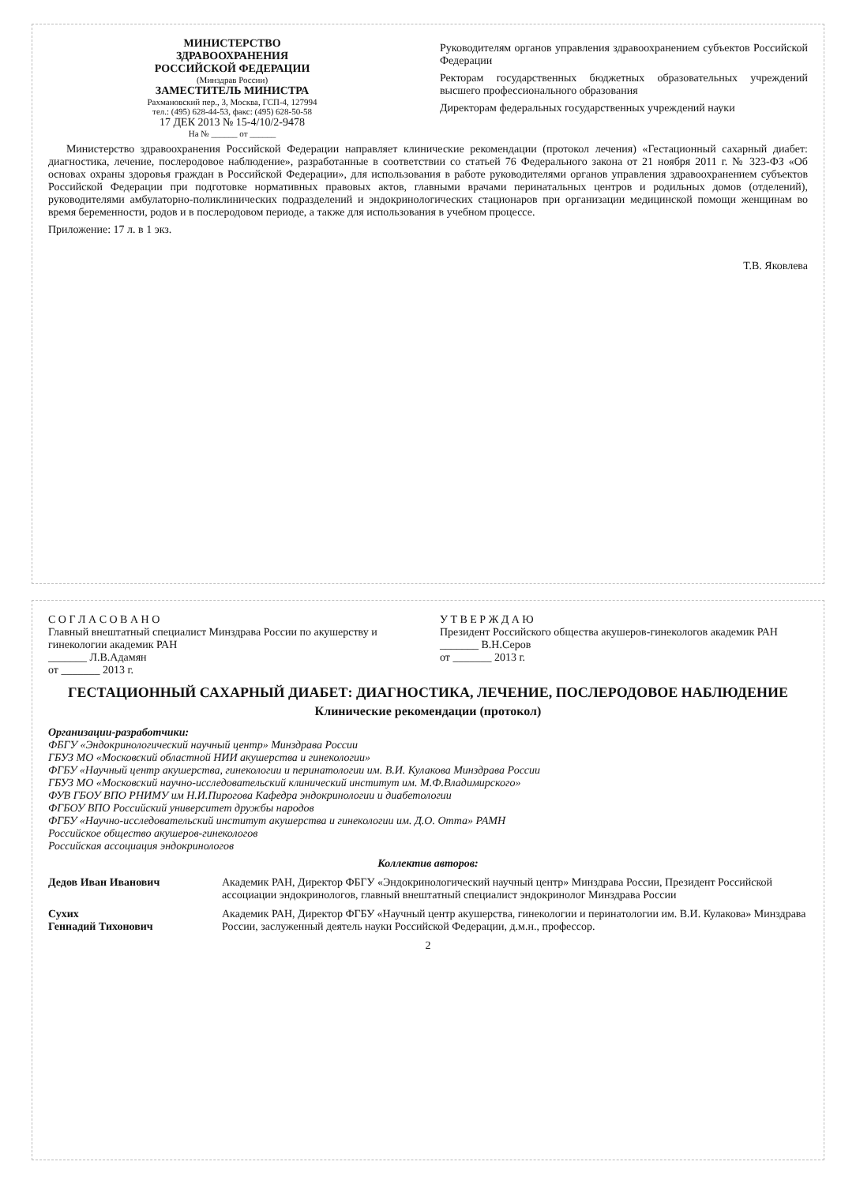МИНИСТЕРСТВО
ЗДРАВООХРАНЕНИЯ
РОССИЙСКОЙ ФЕДЕРАЦИИ
(Минздрав России)
ЗАМЕСТИТЕЛЬ МИНИСТРА
Рахмановский пер., 3, Москва, ГСП-4, 127994
тел.: (495) 628-44-53, факс: (495) 628-50-58
17 ДЕК 2013 № 15-4/10/2-9478
На № ______ от ______
Руководителям органов управления здравоохранением субъектов Российской Федерации
Ректорам государственных бюджетных образовательных учреждений высшего профессионального образования
Директорам федеральных государственных учреждений науки
Министерство здравоохранения Российской Федерации направляет клинические рекомендации (протокол лечения) «Гестационный сахарный диабет: диагностика, лечение, послеродовое наблюдение», разработанные в соответствии со статьей 76 Федерального закона от 21 ноября 2011 г. № 323-ФЗ «Об основах охраны здоровья граждан в Российской Федерации», для использования в работе руководителями органов управления здравоохранением субъектов Российской Федерации при подготовке нормативных правовых актов, главными врачами перинатальных центров и родильных домов (отделений), руководителями амбулаторно-поликлинических подразделений и эндокринологических стационаров при организации медицинской помощи женщинам во время беременности, родов и в послеродовом периоде, а также для использования в учебном процессе.
Приложение: 17 л. в 1 экз.
Т.В. Яковлева
С О Г Л А С О В А Н О
Главный внештатный специалист Минздрава России по акушерству и гинекологии академик РАН
_______ Л.В.Адамян
от _______ 2013 г.
У Т В Е Р Ж Д А Ю
Президент Российского общества акушеров-гинекологов академик РАН
_______ В.Н.Серов
от _______ 2013 г.
ГЕСТАЦИОННЫЙ САХАРНЫЙ ДИАБЕТ: ДИАГНОСТИКА, ЛЕЧЕНИЕ, ПОСЛЕРОДОВОЕ НАБЛЮДЕНИЕ
Клинические рекомендации (протокол)
Организации-разработчики:
ФБГУ «Эндокринологический научный центр» Минздрава России
ГБУЗ МО «Московский областной НИИ акушерства и гинекологии»
ФГБУ «Научный центр акушерства, гинекологии и перинатологии им. В.И. Кулакова Минздрава России
ГБУЗ МО «Московский научно-исследовательский клинический институт им. М.Ф.Владимирского»
ФУВ ГБОУ ВПО РНИМУ им Н.И.Пирогова Кафедра эндокринологии и диабетологии
ФГБОУ ВПО Российский университет дружбы народов
ФГБУ «Научно-исследовательский институт акушерства и гинекологии им. Д.О. Отта» РАМН
Российское общество акушеров-гинекологов
Российская ассоциация эндокринологов
Коллектив авторов:
Дедов Иван Иванович Академик РАН, Директор ФБГУ «Эндокринологический научный центр» Минздрава России, Президент Российской ассоциации эндокринологов, главный внештатный специалист эндокринолог Минздрава России
Сухих
Геннадий Тихонович
Академик РАН, Директор ФГБУ «Научный центр акушерства, гинекологии и перинатологии им. В.И. Кулакова» Минздрава России, заслуженный деятель науки Российской Федерации, д.м.н., профессор.
2